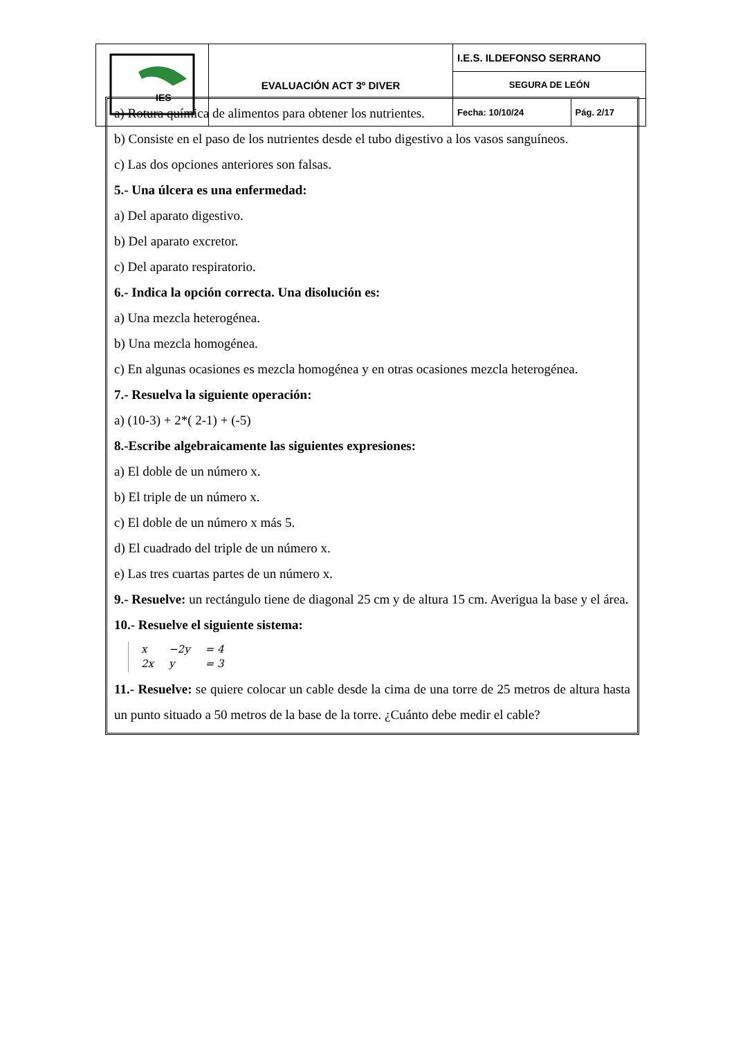| IES | EVALUACIÓN ACT 3º DIVER | I.E.S. ILDEFONSO SERRANO | |
| | | SEGURA DE LEÓN | |
| | | Fecha: 10/10/24 | Pág. 2/17 |
a) Rotura química de alimentos para obtener los nutrientes.
b) Consiste en el paso de los nutrientes desde el tubo digestivo a los vasos sanguíneos.
c) Las dos opciones anteriores son falsas.
5.- Una úlcera es una enfermedad:
a) Del aparato digestivo.
b) Del aparato excretor.
c) Del aparato respiratorio.
6.- Indica la opción correcta. Una disolución es:
a) Una mezcla heterogénea.
b) Una mezcla homogénea.
c) En algunas ocasiones es mezcla homogénea y en otras ocasiones mezcla heterogénea.
7.- Resuelva la siguiente operación:
a) (10-3) + 2*( 2-1) + (-5)
8.-Escribe algebraicamente las siguientes expresiones:
a) El doble de un número x.
b) El triple de un número x.
c) El doble de un número x más 5.
d) El cuadrado del triple de un número x.
e) Las tres cuartas partes de un número x.
9.- Resuelve: un rectángulo tiene de diagonal 25 cm y de altura 15 cm. Averigua la base y el área.
10.- Resuelve el siguiente sistema:
| x | −2y | = 4 |
| 2x | y | = 3 |
11.- Resuelve: se quiere colocar un cable desde la cima de una torre de 25 metros de altura hasta un punto situado a 50 metros de la base de la torre. ¿Cuánto debe medir el cable?